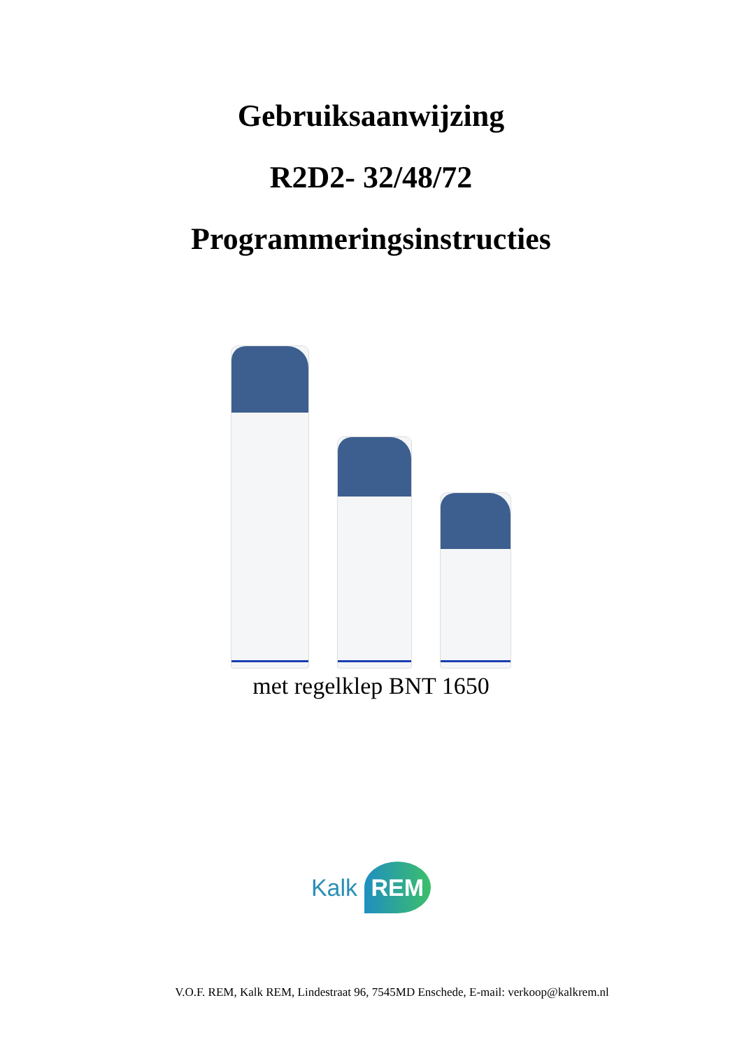Gebruiksaanwijzing
R2D2- 32/48/72
Programmeringsinstructies
met regelklep BNT 1650
Kalk REM
V.O.F. REM, Kalk REM, Lindestraat 96, 7545MD Enschede, E-mail: verkoop@kalkrem.nl